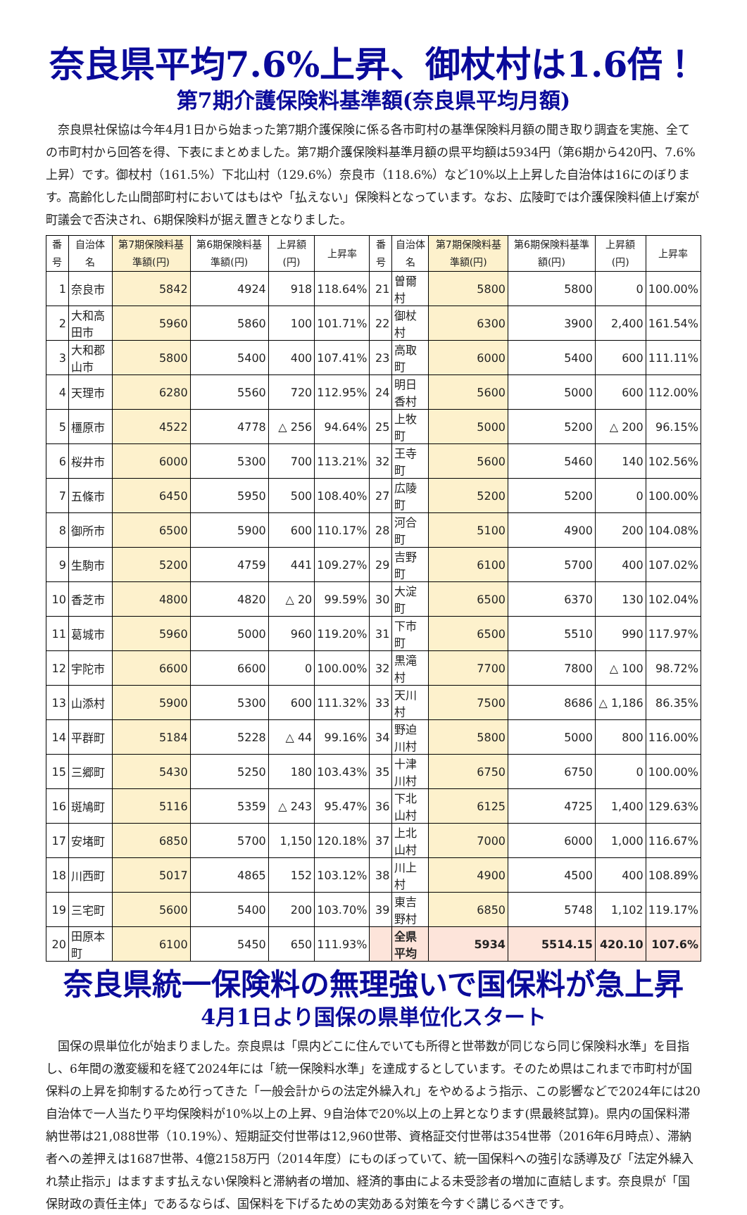奈良県平均7.6%上昇、御杖村は1.6倍！
第7期介護保険料基準額(奈良県平均月額)
奈良県社保協は今年4月1日から始まった第7期介護保険に係る各市町村の基準保険料月額の聞き取り調査を実施、全ての市町村から回答を得、下表にまとめました。第7期介護保険料基準月額の県平均額は5934円（第6期から420円、7.6%上昇）です。御杖村（161.5%）下北山村（129.6%）奈良市（118.6%）など10%以上上昇した自治体は16にのぼります。高齢化した山間部町村においてはもはや「払えない」保険料となっています。なお、広陵町では介護保険料値上げ案が町議会で否決され、6期保険料が据え置きとなりました。
| 番号 | 自治体名 | 第7期保険料基準額(円) | 第6期保険料基準額(円) | 上昇額(円) | 上昇率 | 番号 | 自治体名 | 第7期保険料基準額(円) | 第6期保険料基準額(円) | 上昇額(円) | 上昇率 |
| --- | --- | --- | --- | --- | --- | --- | --- | --- | --- | --- | --- |
| 1 | 奈良市 | 5842 | 4924 | 918 | 118.64% | 21 | 曽爾村 | 5800 | 5800 | 0 | 100.00% |
| 2 | 大和高田市 | 5960 | 5860 | 100 | 101.71% | 22 | 御杖村 | 6300 | 3900 | 2,400 | 161.54% |
| 3 | 大和郡山市 | 5800 | 5400 | 400 | 107.41% | 23 | 高取町 | 6000 | 5400 | 600 | 111.11% |
| 4 | 天理市 | 6280 | 5560 | 720 | 112.95% | 24 | 明日香村 | 5600 | 5000 | 600 | 112.00% |
| 5 | 橿原市 | 4522 | 4778 | △ 256 | 94.64% | 25 | 上牧町 | 5000 | 5200 | △ 200 | 96.15% |
| 6 | 桜井市 | 6000 | 5300 | 700 | 113.21% | 32 | 王寺町 | 5600 | 5460 | 140 | 102.56% |
| 7 | 五條市 | 6450 | 5950 | 500 | 108.40% | 27 | 広陵町 | 5200 | 5200 | 0 | 100.00% |
| 8 | 御所市 | 6500 | 5900 | 600 | 110.17% | 28 | 河合町 | 5100 | 4900 | 200 | 104.08% |
| 9 | 生駒市 | 5200 | 4759 | 441 | 109.27% | 29 | 吉野町 | 6100 | 5700 | 400 | 107.02% |
| 10 | 香芝市 | 4800 | 4820 | △ 20 | 99.59% | 30 | 大淀町 | 6500 | 6370 | 130 | 102.04% |
| 11 | 葛城市 | 5960 | 5000 | 960 | 119.20% | 31 | 下市町 | 6500 | 5510 | 990 | 117.97% |
| 12 | 宇陀市 | 6600 | 6600 | 0 | 100.00% | 32 | 黒滝村 | 7700 | 7800 | △ 100 | 98.72% |
| 13 | 山添村 | 5900 | 5300 | 600 | 111.32% | 33 | 天川村 | 7500 | 8686 | △ 1,186 | 86.35% |
| 14 | 平群町 | 5184 | 5228 | △ 44 | 99.16% | 34 | 野迫川村 | 5800 | 5000 | 800 | 116.00% |
| 15 | 三郷町 | 5430 | 5250 | 180 | 103.43% | 35 | 十津川村 | 6750 | 6750 | 0 | 100.00% |
| 16 | 斑鳩町 | 5116 | 5359 | △ 243 | 95.47% | 36 | 下北山村 | 6125 | 4725 | 1,400 | 129.63% |
| 17 | 安堵町 | 6850 | 5700 | 1,150 | 120.18% | 37 | 上北山村 | 7000 | 6000 | 1,000 | 116.67% |
| 18 | 川西町 | 5017 | 4865 | 152 | 103.12% | 38 | 川上村 | 4900 | 4500 | 400 | 108.89% |
| 19 | 三宅町 | 5600 | 5400 | 200 | 103.70% | 39 | 東吉野村 | 6850 | 5748 | 1,102 | 119.17% |
| 20 | 田原本町 | 6100 | 5450 | 650 | 111.93% | | 全県平均 | 5934 | 5514.15 | 420.10 | 107.6% |
奈良県統一保険料の無理強いで国保料が急上昇
4月1日より国保の県単位化スタート
国保の県単位化が始まりました。奈良県は「県内どこに住んでいても所得と世帯数が同じなら同じ保険料水準」を目指し、6年間の激変緩和を経て2024年には「統一保険料水準」を達成するとしています。そのため県はこれまで市町村が国保料の上昇を抑制するため行ってきた「一般会計からの法定外繰入れ」をやめるよう指示、この影響などで2024年には20自治体で一人当たり平均保険料が10%以上の上昇、9自治体で20%以上の上昇となります(県最終試算)。県内の国保料滞納世帯は21,088世帯（10.19%）、短期証交付世帯は12,960世帯、資格証交付世帯は354世帯（2016年6月時点）、滞納者への差押えは1687世帯、4億2158万円（2014年度）にものぼっていて、統一国保料への強引な誘導及び「法定外繰入れ禁止指示」はますます払えない保険料と滞納者の増加、経済的事由による未受診者の増加に直結します。奈良県が「国保財政の責任主体」であるならば、国保料を下げるための実効ある対策を今すぐ講じるべきです。